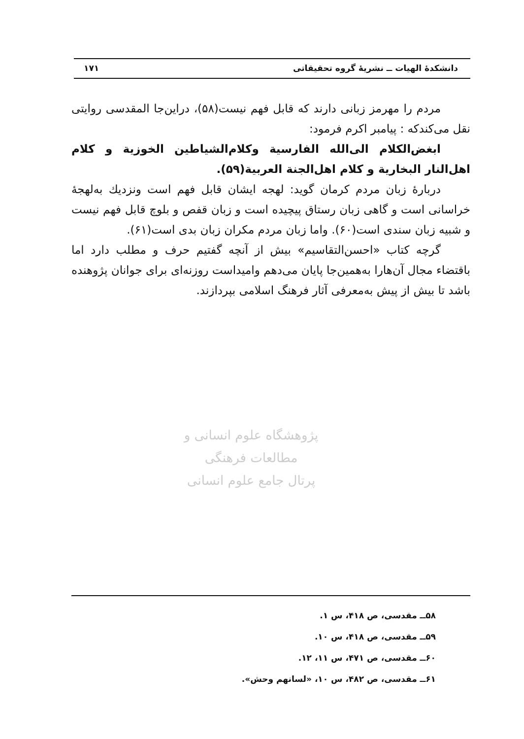دانشکدهٔ الهیات ــ نشریهٔ گروه تحقیقاتی ۱۷۱
مردم را مهرمز زبانی دارند که قابل فهم نیست(۵۸)، دراین‌جا المقدسی روایتی نقل می‌کندکه : پیامبر اکرم فرمود:
ابغض‌الکلام الی‌الله الفارسیة وکلام‌الشیاطین الخوزیة و کلام اهل‌النار البخاریة و کلام اهل‌الجنة العربیة(۵۹).
دربارهٔ زبان مردم کرمان گوید: لهجه ایشان قابل فهم است ونزدیك به‌لهجهٔ خراسانی است و گاهی زبان رستاق پیچیده است و زبان قفص و بلوچ قابل فهم نیست و شبیه زبان سندی است(۶۰). واما زبان مردم مکران زبان بدی است(۶۱).
گرچه کتاب «احسن‌التقاسیم» بیش از آنچه گفتیم حرف و مطلب دارد اما باقتضاء مجال آن‌هارا به‌همین‌جا پایان می‌دهم وامیداست روزنه‌ای برای جوانان پژوهنده باشد تا بیش از پیش به‌معرفی آثار فرهنگ اسلامی بپردازند.
پژوهشگاه علوم انسانی و مطالعات فرهنگی
پرتال جامع علوم انسانی
۵۸ــ مقدسی، ص ۴۱۸، س ۱.
۵۹ــ مقدسی، ص ۴۱۸، س ۱۰.
۶۰ــ مقدسی، ص ۴۷۱، س ۱۱، ۱۲.
۶۱ــ مقدسی، ص ۴۸۲، س ۱۰، «لسانهم وحش».